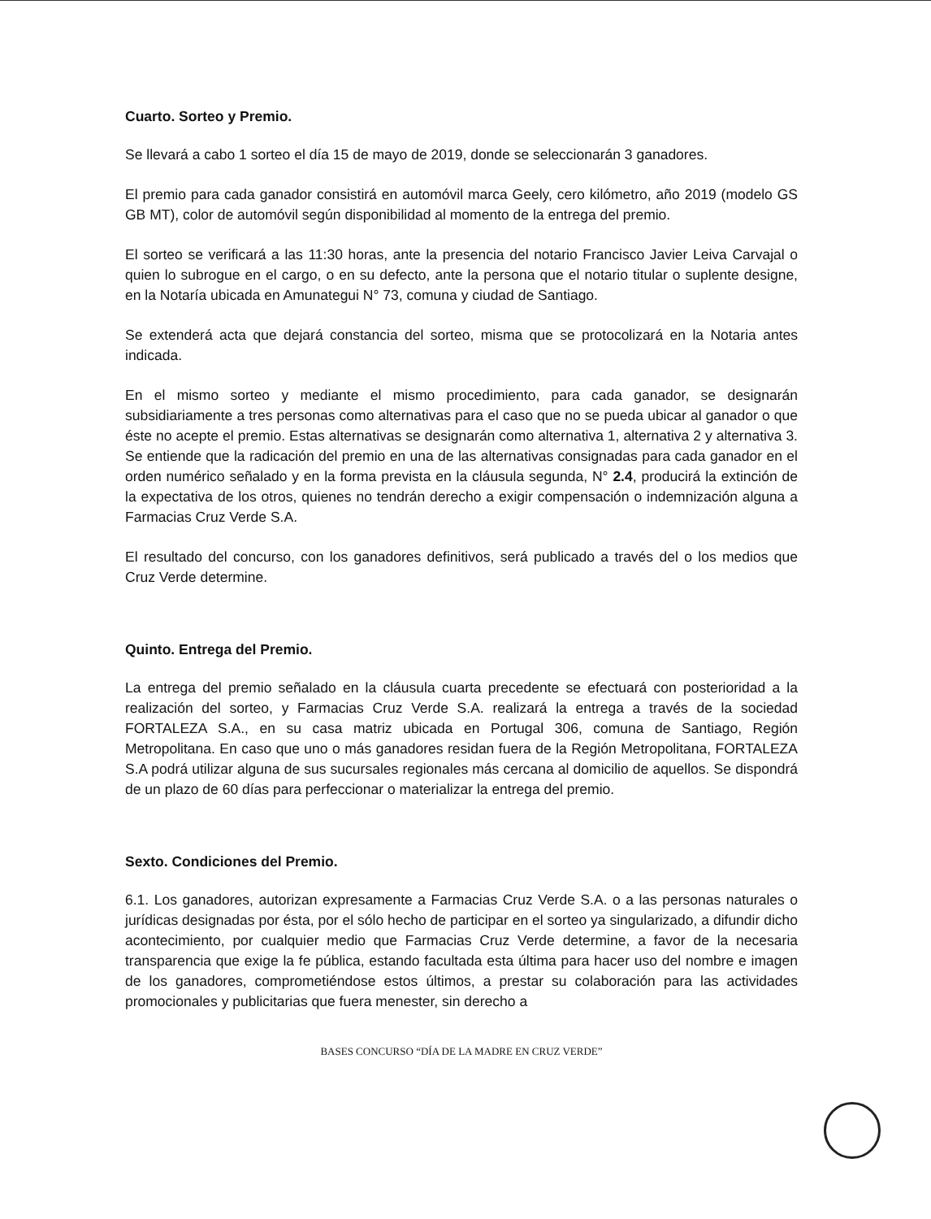Cuarto. Sorteo y Premio.
Se llevará a cabo 1 sorteo el día 15 de mayo de 2019, donde se seleccionarán 3 ganadores.
El premio para cada ganador consistirá en automóvil marca Geely, cero kilómetro, año 2019 (modelo GS GB MT), color de automóvil según disponibilidad al momento de la entrega del premio.
El sorteo se verificará a las 11:30 horas, ante la presencia del notario Francisco Javier Leiva Carvajal o quien lo subrogue en el cargo, o en su defecto, ante la persona que el notario titular o suplente designe, en la Notaría ubicada en Amunategui N° 73, comuna y ciudad de Santiago.
Se extenderá acta que dejará constancia del sorteo, misma que se protocolizará en la Notaria antes indicada.
En el mismo sorteo y mediante el mismo procedimiento, para cada ganador, se designarán subsidiariamente a tres personas como alternativas para el caso que no se pueda ubicar al ganador o que éste no acepte el premio. Estas alternativas se designarán como alternativa 1, alternativa 2 y alternativa 3. Se entiende que la radicación del premio en una de las alternativas consignadas para cada ganador en el orden numérico señalado y en la forma prevista en la cláusula segunda, N° 2.4, producirá la extinción de la expectativa de los otros, quienes no tendrán derecho a exigir compensación o indemnización alguna a Farmacias Cruz Verde S.A.
El resultado del concurso, con los ganadores definitivos, será publicado a través del o los medios que Cruz Verde determine.
Quinto. Entrega del Premio.
La entrega del premio señalado en la cláusula cuarta precedente se efectuará con posterioridad a la realización del sorteo, y Farmacias Cruz Verde S.A. realizará la entrega a través de la sociedad FORTALEZA S.A., en su casa matriz ubicada en Portugal 306, comuna de Santiago, Región Metropolitana. En caso que uno o más ganadores residan fuera de la Región Metropolitana, FORTALEZA S.A podrá utilizar alguna de sus sucursales regionales más cercana al domicilio de aquellos. Se dispondrá de un plazo de 60 días para perfeccionar o materializar la entrega del premio.
Sexto. Condiciones del Premio.
6.1. Los ganadores, autorizan expresamente a Farmacias Cruz Verde S.A. o a las personas naturales o jurídicas designadas por ésta, por el sólo hecho de participar en el sorteo ya singularizado, a difundir dicho acontecimiento, por cualquier medio que Farmacias Cruz Verde determine, a favor de la necesaria transparencia que exige la fe pública, estando facultada esta última para hacer uso del nombre e imagen de los ganadores, comprometiéndose estos últimos, a prestar su colaboración para las actividades promocionales y publicitarias que fuera menester, sin derecho a
BASES CONCURSO “DÍA DE LA MADRE EN CRUZ VERDE”